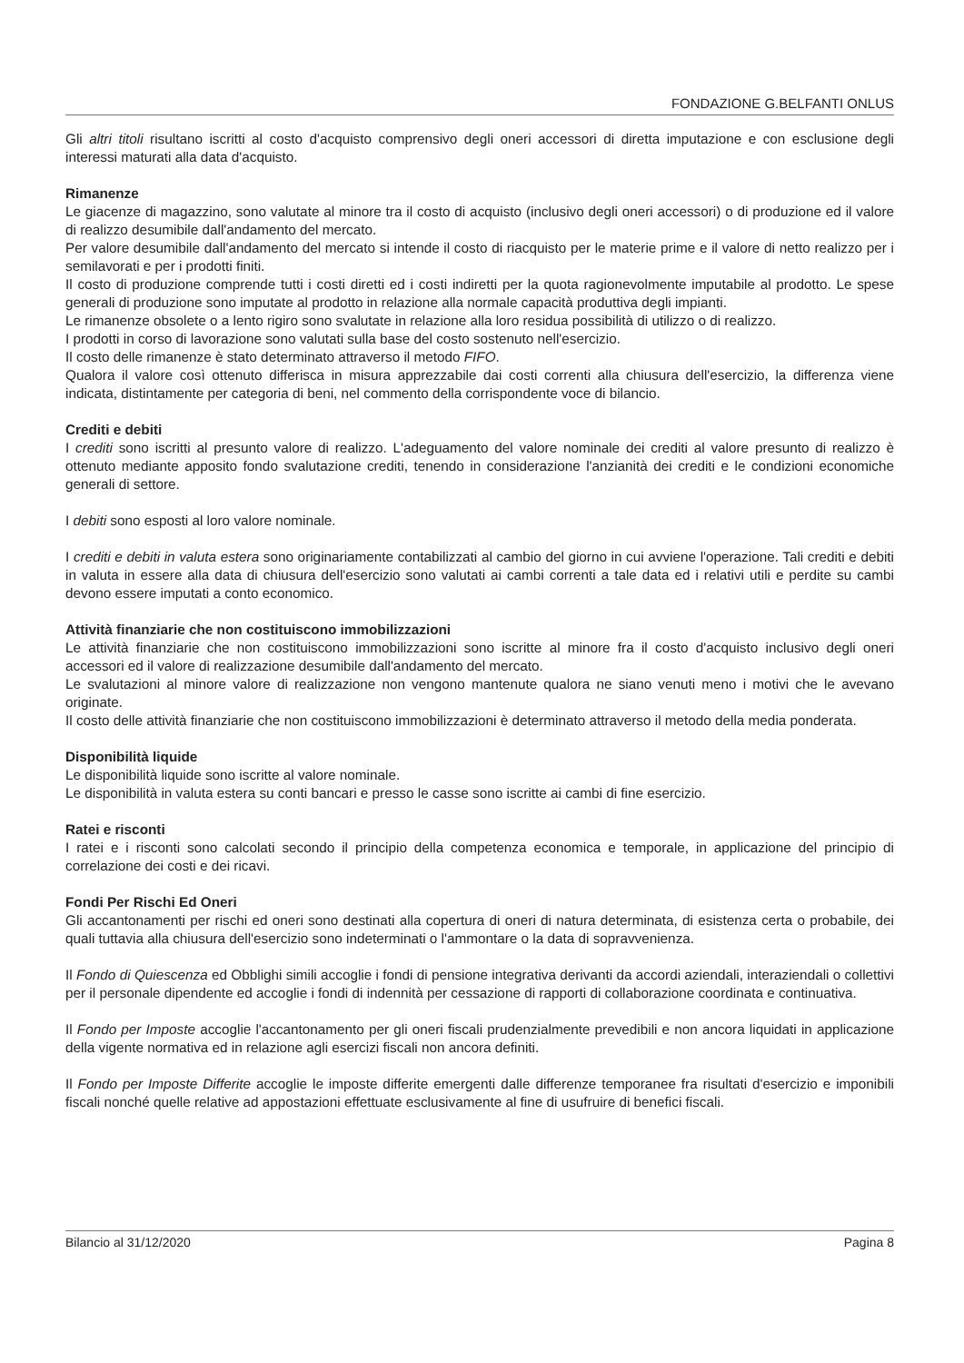FONDAZIONE G.BELFANTI ONLUS
Gli altri titoli risultano iscritti al costo d'acquisto comprensivo degli oneri accessori di diretta imputazione e con esclusione degli interessi maturati alla data d'acquisto.
Rimanenze
Le giacenze di magazzino, sono valutate al minore tra il costo di acquisto (inclusivo degli oneri accessori) o di produzione ed il valore di realizzo desumibile dall'andamento del mercato.
Per valore desumibile dall'andamento del mercato si intende il costo di riacquisto per le materie prime e il valore di netto realizzo per i semilavorati e per i prodotti finiti.
Il costo di produzione comprende tutti i costi diretti ed i costi indiretti per la quota ragionevolmente imputabile al prodotto. Le spese generali di produzione sono imputate al prodotto in relazione alla normale capacità produttiva degli impianti.
Le rimanenze obsolete o a lento rigiro sono svalutate in relazione alla loro residua possibilità di utilizzo o di realizzo.
I prodotti in corso di lavorazione sono valutati sulla base del costo sostenuto nell'esercizio.
Il costo delle rimanenze è stato determinato attraverso il metodo FIFO.
Qualora il valore così ottenuto differisca in misura apprezzabile dai costi correnti alla chiusura dell'esercizio, la differenza viene indicata, distintamente per categoria di beni, nel commento della corrispondente voce di bilancio.
Crediti e debiti
I crediti sono iscritti al presunto valore di realizzo. L'adeguamento del valore nominale dei crediti al valore presunto di realizzo è ottenuto mediante apposito fondo svalutazione crediti, tenendo in considerazione l'anzianità dei crediti e le condizioni economiche generali di settore.
I debiti sono esposti al loro valore nominale.
I crediti e debiti in valuta estera sono originariamente contabilizzati al cambio del giorno in cui avviene l'operazione. Tali crediti e debiti in valuta in essere alla data di chiusura dell'esercizio sono valutati ai cambi correnti a tale data ed i relativi utili e perdite su cambi devono essere imputati a conto economico.
Attività finanziarie che non costituiscono immobilizzazioni
Le attività finanziarie che non costituiscono immobilizzazioni sono iscritte al minore fra il costo d'acquisto inclusivo degli oneri accessori ed il valore di realizzazione desumibile dall'andamento del mercato.
Le svalutazioni al minore valore di realizzazione non vengono mantenute qualora ne siano venuti meno i motivi che le avevano originate.
Il costo delle attività finanziarie che non costituiscono immobilizzazioni è determinato attraverso il metodo della media ponderata.
Disponibilità liquide
Le disponibilità liquide sono iscritte al valore nominale.
Le disponibilità in valuta estera su conti bancari e presso le casse sono iscritte ai cambi di fine esercizio.
Ratei e risconti
I ratei e i risconti sono calcolati secondo il principio della competenza economica e temporale, in applicazione del principio di correlazione dei costi e dei ricavi.
Fondi Per Rischi Ed Oneri
Gli accantonamenti per rischi ed oneri sono destinati alla copertura di oneri di natura determinata, di esistenza certa o probabile, dei quali tuttavia alla chiusura dell'esercizio sono indeterminati o l'ammontare o la data di sopravvenienza.
Il Fondo di Quiescenza ed Obblighi simili accoglie i fondi di pensione integrativa derivanti da accordi aziendali, interaziendali o collettivi per il personale dipendente ed accoglie i fondi di indennità per cessazione di rapporti di collaborazione coordinata e continuativa.
Il Fondo per Imposte accoglie l'accantonamento per gli oneri fiscali prudenzialmente prevedibili e non ancora liquidati in applicazione della vigente normativa ed in relazione agli esercizi fiscali non ancora definiti.
Il Fondo per Imposte Differite accoglie le imposte differite emergenti dalle differenze temporanee fra risultati d'esercizio e imponibili fiscali nonché quelle relative ad appostazioni effettuate esclusivamente al fine di usufruire di benefici fiscali.
Bilancio al 31/12/2020 Pagina 8